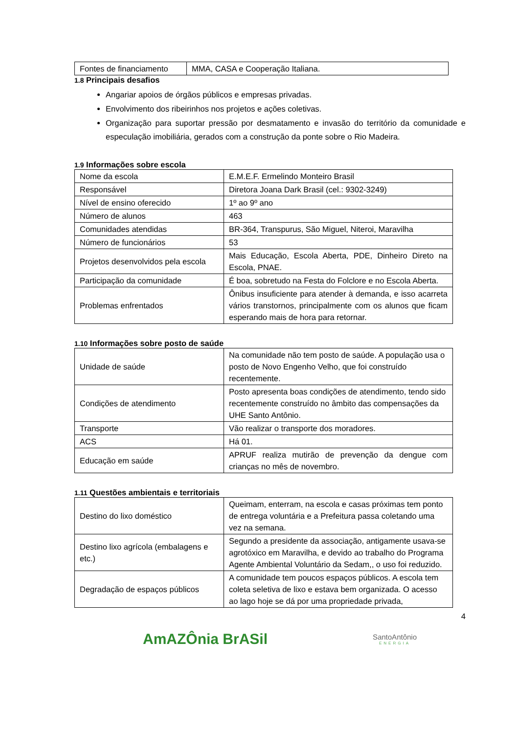| Fontes de financiamento | MMA, CASA e Cooperação Italiana. |
1.8 Principais desafios
Angariar apoios de órgãos públicos e empresas privadas.
Envolvimento dos ribeirinhos nos projetos e ações coletivas.
Organização para suportar pressão por desmatamento e invasão do território da comunidade e especulação imobiliária, gerados com a construção da ponte sobre o Rio Madeira.
1.9 Informações sobre escola
| Nome da escola | E.M.E.F. Ermelindo Monteiro Brasil |
| Responsável | Diretora Joana Dark Brasil (cel.: 9302-3249) |
| Nível de ensino oferecido | 1º ao 9º ano |
| Número de alunos | 463 |
| Comunidades atendidas | BR-364, Transpurus, São Miguel, Niteroi, Maravilha |
| Número de funcionários | 53 |
| Projetos desenvolvidos pela escola | Mais Educação, Escola Aberta, PDE, Dinheiro Direto na Escola, PNAE. |
| Participação da comunidade | É boa, sobretudo na Festa do Folclore e no Escola Aberta. |
| Problemas enfrentados | Ônibus insuficiente para atender à demanda, e isso acarreta vários transtornos, principalmente com os alunos que ficam esperando mais de hora para retornar. |
1.10 Informações sobre posto de saúde
| Unidade de saúde | Na comunidade não tem posto de saúde. A população usa o posto de Novo Engenho Velho, que foi construído recentemente. |
| Condições de atendimento | Posto apresenta boas condições de atendimento, tendo sido recentemente construído no âmbito das compensações da UHE Santo Antônio. |
| Transporte | Vão realizar o transporte dos moradores. |
| ACS | Há 01. |
| Educação em saúde | APRUF realiza mutirão de prevenção da dengue com crianças no mês de novembro. |
1.11 Questões ambientais e territoriais
| Destino do lixo doméstico | Queimam, enterram, na escola e casas próximas tem ponto de entrega voluntária e a Prefeitura passa coletando uma vez na semana. |
| Destino lixo agrícola (embalagens e etc.) | Segundo a presidente da associação, antigamente usava-se agrotóxico em Maravilha, e devido ao trabalho do Programa Agente Ambiental Voluntário da Sedam,, o uso foi reduzido. |
| Degradação de espaços públicos | A comunidade tem poucos espaços públicos. A escola tem coleta seletiva de lixo e estava bem organizada. O acesso ao lago hoje se dá por uma propriedade privada, |
4
AmAZÔnia BrASil
SantoAntônio
ENERGIA